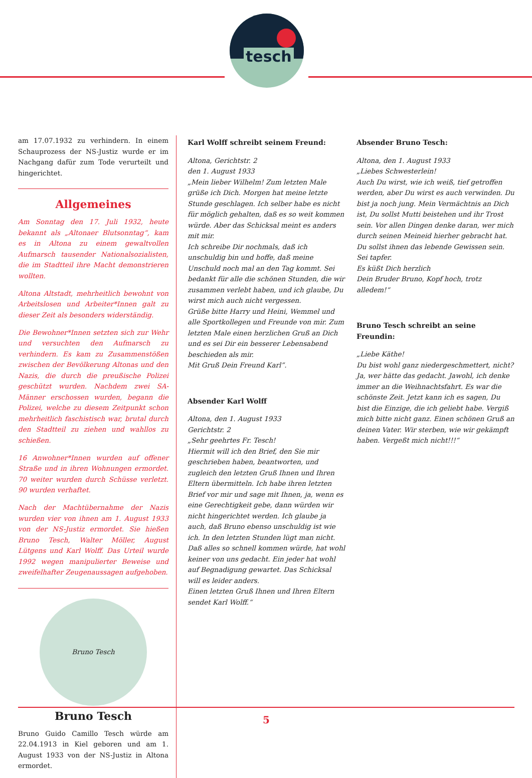tesch
am 17.07.1932 zu verhindern. In einem Schauprozess der NS-Justiz wurde er im Nachgang dafür zum Tode verurteilt und hingerichtet.
Allgemeines
Am Sonntag den 17. Juli 1932, heute bekannt als „Altonaer Blutsonntag“, kam es in Altona zu einem gewaltvollen Aufmarsch tausender Nationalsozialisten, die im Stadtteil ihre Macht demonstrieren wollten.
Altona Altstadt, mehrheitlich bewohnt von Arbeitslosen und Arbeiter*Innen galt zu dieser Zeit als besonders widerständig.
Die Bewohner*Innen setzten sich zur Wehr und versuchten den Aufmarsch zu verhindern. Es kam zu Zusammenstößen zwischen der Bevölkerung Altonas und den Nazis, die durch die preußische Polizei geschützt wurden. Nachdem zwei SA-Männer erschossen wurden, begann die Polizei, welche zu diesem Zeitpunkt schon mehrheitlich faschistisch war, brutal durch den Stadtteil zu ziehen und wahllos zu schießen.
16 Anwohner*Innen wurden auf offener Straße und in ihren Wohnungen ermordet. 70 weiter wurden durch Schüsse verletzt. 90 wurden verhaftet.
Nach der Machtübernahme der Nazis wurden vier von ihnen am 1. August 1933 von der NS-Justiz ermordet. Sie hießen Bruno Tesch, Walter Möller, August Lütgens und Karl Wolff. Das Urteil wurde 1992 wegen manipulierter Beweise und zweifelhafter Zeugenaussagen aufgehoben.
Bruno Tesch
Bruno Tesch
Bruno Guido Camillo Tesch würde am 22.04.1913 in Kiel geboren und am 1. August 1933 von der NS-Justiz in Altona ermordet.
Karl Wolff schreibt seinem Freund:
Altona, Gerichtstr. 2
den 1. August 1933
„Mein lieber Wilhelm! Zum letzten Male grüße ich Dich. Morgen hat meine letzte Stunde geschlagen. Ich selber habe es nicht für möglich gehalten, daß es so weit kommen würde. Aber das Schicksal meint es anders mit mir.
Ich schreibe Dir nochmals, daß ich unschuldig bin und hoffe, daß meine Unschuld noch mal an den Tag kommt. Sei bedankt für alle die schönen Stunden, die wir zusammen verlebt haben, und ich glaube, Du wirst mich auch nicht vergessen.
Grüße bitte Harry und Heini, Wemmel und alle Sportkollegen und Freunde von mir. Zum letzten Male einen herzlichen Gruß an Dich und es sei Dir ein besserer Lebensabend beschieden als mir.
Mit Gruß Dein Freund Karl”.
Absender Karl Wolff
Altona, den 1. August 1933
Gerichtstr. 2
„Sehr geehrtes Fr. Tesch!
Hiermit will ich den Brief, den Sie mir geschrieben haben, beantworten, und zugleich den letzten Gruß Ihnen und Ihren Eltern übermitteln. Ich habe ihren letzten Brief vor mir und sage mit Ihnen, ja, wenn es eine Gerechtigkeit gebe, dann würden wir nicht hingerichtet werden. Ich glaube ja auch, daß Bruno ebenso unschuldig ist wie ich. In den letzten Stunden lügt man nicht. Daß alles so schnell kommen würde, hat wohl keiner von uns gedacht. Ein jeder hat wohl auf Begnadigung gewartet. Das Schicksal will es leider anders.
Einen letzten Gruß Ihnen und Ihren Eltern sendet Karl Wolff.“
Absender Bruno Tesch:
Altona, den 1. August 1933
„Liebes Schwesterlein!
Auch Du wirst, wie ich weiß, tief getroffen werden, aber Du wirst es auch verwinden. Du bist ja noch jung. Mein Vermächtnis an Dich ist, Du sollst Mutti beistehen und ihr Trost sein. Vor allen Dingen denke daran, wer mich durch seinen Meineid hierher gebracht hat. Du sollst ihnen das lebende Gewissen sein. Sei tapfer.
Es küßt Dich herzlich
Dein Bruder Bruno, Kopf hoch, trotz alledem!“
Bruno Tesch schreibt an seine Freundin:
„Liebe Käthe!
Du bist wohl ganz niedergeschmettert, nicht? Ja, wer hätte das gedacht. Jawohl, ich denke immer an die Weihnachtsfahrt. Es war die schönste Zeit. Jetzt kann ich es sagen, Du bist die Einzige, die ich geliebt habe. Vergiß mich bitte nicht ganz. Einen schönen Gruß an deinen Vater. Wir sterben, wie wir gekämpft haben. Vergeßt mich nicht!!!“
5